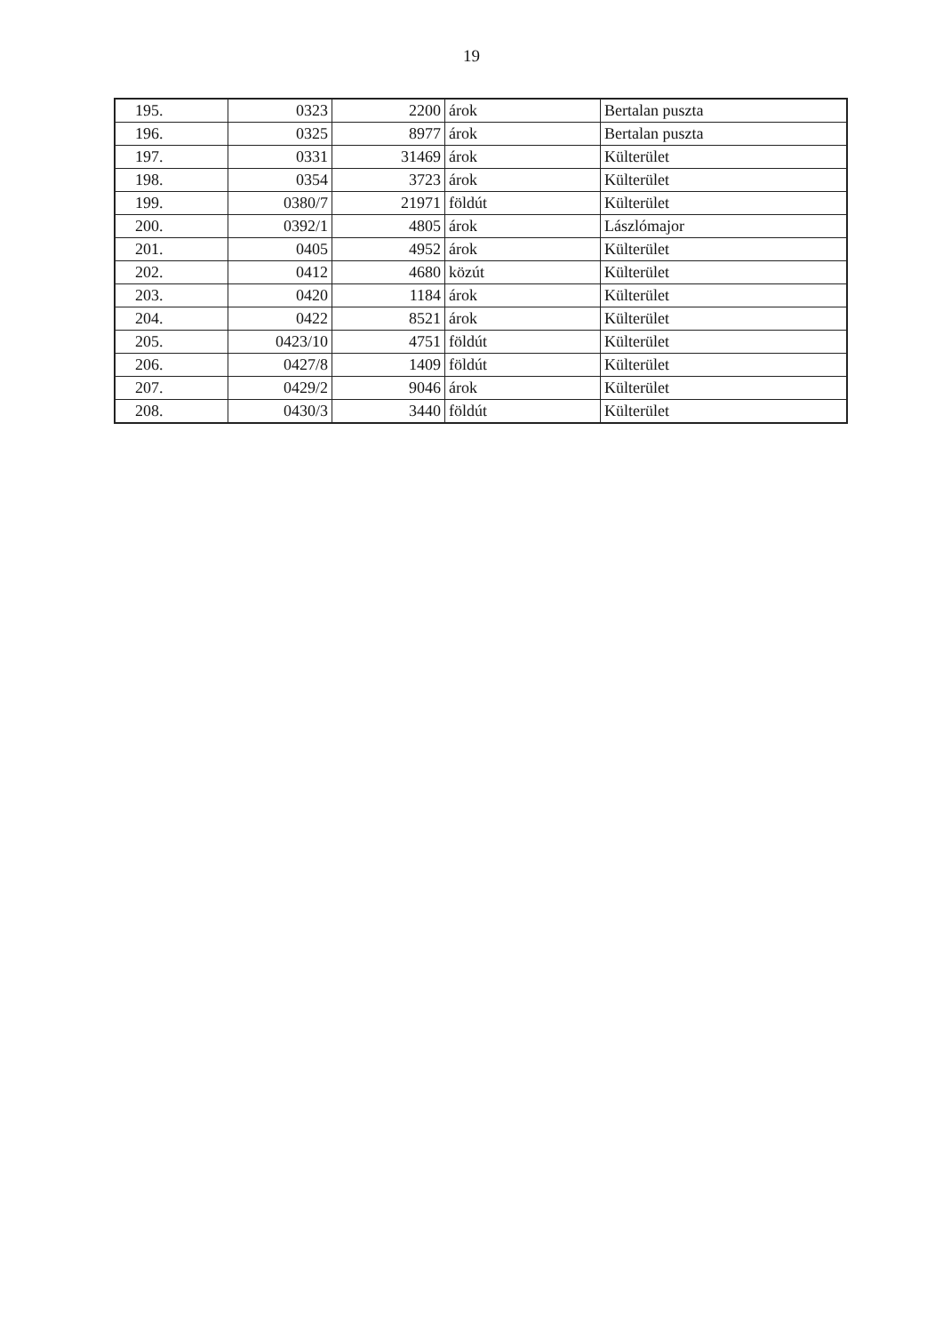19
| 195. | 0323 | 2200 | árok | Bertalan puszta |
| 196. | 0325 | 8977 | árok | Bertalan puszta |
| 197. | 0331 | 31469 | árok | Külterület |
| 198. | 0354 | 3723 | árok | Külterület |
| 199. | 0380/7 | 21971 | földút | Külterület |
| 200. | 0392/1 | 4805 | árok | Lászlómajor |
| 201. | 0405 | 4952 | árok | Külterület |
| 202. | 0412 | 4680 | közút | Külterület |
| 203. | 0420 | 1184 | árok | Külterület |
| 204. | 0422 | 8521 | árok | Külterület |
| 205. | 0423/10 | 4751 | földút | Külterület |
| 206. | 0427/8 | 1409 | földút | Külterület |
| 207. | 0429/2 | 9046 | árok | Külterület |
| 208. | 0430/3 | 3440 | földút | Külterület |